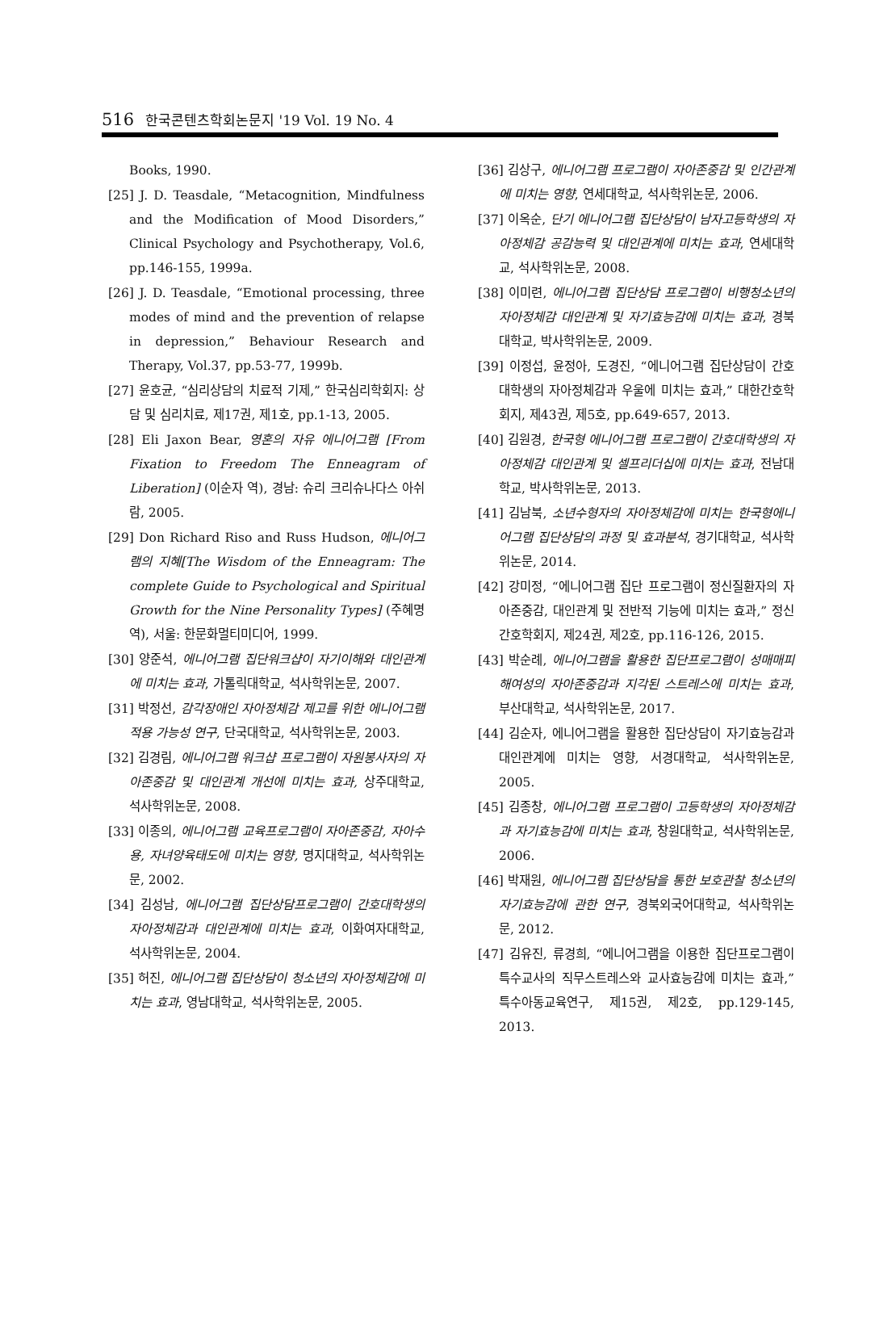516 한국콘텐츠학회논문지 '19 Vol. 19 No. 4
Books, 1990.
[25] J. D. Teasdale, “Metacognition, Mindfulness and the Modification of Mood Disorders,” Clinical Psychology and Psychotherapy, Vol.6, pp.146-155, 1999a.
[26] J. D. Teasdale, “Emotional processing, three modes of mind and the prevention of relapse in depression,” Behaviour Research and Therapy, Vol.37, pp.53-77, 1999b.
[27] 윤호균, “심리상담의 치료적 기제,” 한국심리학회지: 상담 및 심리치료, 제17권, 제1호, pp.1-13, 2005.
[28] Eli Jaxon Bear, 영혼의 자유 에니어그램 [From Fixation to Freedom The Enneagram of Liberation] (이순자 역), 경남: 슈리 크리슈나다스 아쉬람, 2005.
[29] Don Richard Riso and Russ Hudson, 에니어그램의 지혜[The Wisdom of the Enneagram: The complete Guide to Psychological and Spiritual Growth for the Nine Personality Types] (주혜명 역), 서울: 한문화멀티미디어, 1999.
[30] 양준석, 에니어그램 집단워크샵이 자기이해와 대인관계에 미치는 효과, 가톨릭대학교, 석사학위논문, 2007.
[31] 박정선, 감각장애인 자아정체감 제고를 위한 에니어그램 적용 가능성 연구, 단국대학교, 석사학위논문, 2003.
[32] 김경림, 에니어그램 워크샵 프로그램이 자원봉사자의 자아존중감 및 대인관계 개선에 미치는 효과, 상주대학교, 석사학위논문, 2008.
[33] 이종의, 에니어그램 교육프로그램이 자아존중감, 자아수용, 자녀양육태도에 미치는 영향, 명지대학교, 석사학위논문, 2002.
[34] 김성남, 에니어그램 집단상담프로그램이 간호대학생의 자아정체감과 대인관계에 미치는 효과, 이화여자대학교, 석사학위논문, 2004.
[35] 허진, 에니어그램 집단상담이 청소년의 자아정체감에 미치는 효과, 영남대학교, 석사학위논문, 2005.
[36] 김상구, 에니어그램 프로그램이 자아존중감 및 인간관계에 미치는 영향, 연세대학교, 석사학위논문, 2006.
[37] 이옥순, 단기 에니어그램 집단상담이 남자고등학생의 자아정체감 공감능력 및 대인관계에 미치는 효과, 연세대학교, 석사학위논문, 2008.
[38] 이미련, 에니어그램 집단상담 프로그램이 비행청소년의 자아정체감 대인관계 및 자기효능감에 미치는 효과, 경북대학교, 박사학위논문, 2009.
[39] 이정섭, 윤정아, 도경진, “에니어그램 집단상담이 간호대학생의 자아정체감과 우울에 미치는 효과,” 대한간호학회지, 제43권, 제5호, pp.649-657, 2013.
[40] 김원경, 한국형 에니어그램 프로그램이 간호대학생의 자아정체감 대인관계 및 셀프리더십에 미치는 효과, 전남대학교, 박사학위논문, 2013.
[41] 김남북, 소년수형자의 자아정체감에 미치는 한국형에니어그램 집단상담의 과정 및 효과분석, 경기대학교, 석사학위논문, 2014.
[42] 강미정, “에니어그램 집단 프로그램이 정신질환자의 자아존중감, 대인관계 및 전반적 기능에 미치는 효과,” 정신간호학회지, 제24권, 제2호, pp.116-126, 2015.
[43] 박순례, 에니어그램을 활용한 집단프로그램이 성매매피해여성의 자아존중감과 지각된 스트레스에 미치는 효과, 부산대학교, 석사학위논문, 2017.
[44] 김순자, 에니어그램을 활용한 집단상담이 자기효능감과 대인관계에 미치는 영향, 서경대학교, 석사학위논문, 2005.
[45] 김종창, 에니어그램 프로그램이 고등학생의 자아정체감과 자기효능감에 미치는 효과, 창원대학교, 석사학위논문, 2006.
[46] 박재원, 에니어그램 집단상담을 통한 보호관찰 청소년의 자기효능감에 관한 연구, 경북외국어대학교, 석사학위논문, 2012.
[47] 김유진, 류경희, “에니어그램을 이용한 집단프로그램이 특수교사의 직무스트레스와 교사효능감에 미치는 효과,” 특수아동교육연구, 제15권, 제2호, pp.129-145, 2013.